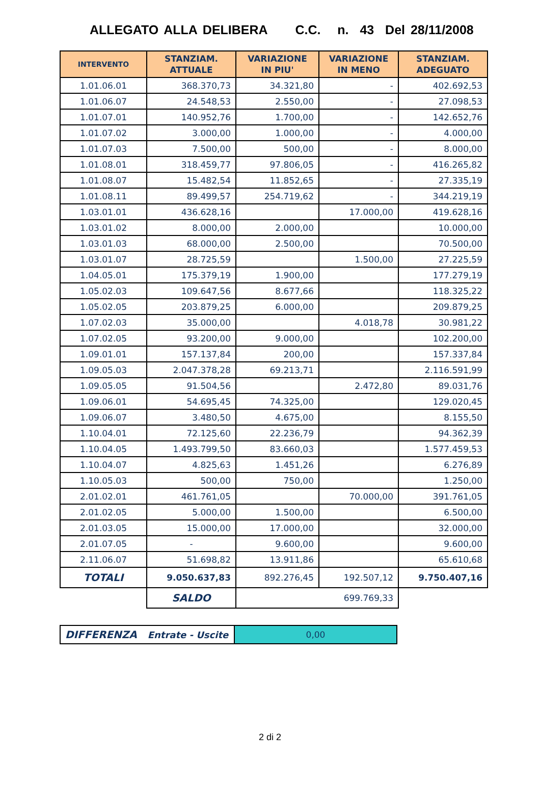ALLEGATO ALLA DELIBERA C.C. n. 43 Del 28/11/2008
| INTERVENTO | STANZIAM. ATTUALE | VARIAZIONE IN PIU' | VARIAZIONE IN MENO | STANZIAM. ADEGUATO |
| --- | --- | --- | --- | --- |
| 1.01.06.01 | 368.370,73 | 34.321,80 | - | 402.692,53 |
| 1.01.06.07 | 24.548,53 | 2.550,00 | - | 27.098,53 |
| 1.01.07.01 | 140.952,76 | 1.700,00 | - | 142.652,76 |
| 1.01.07.02 | 3.000,00 | 1.000,00 | - | 4.000,00 |
| 1.01.07.03 | 7.500,00 | 500,00 | - | 8.000,00 |
| 1.01.08.01 | 318.459,77 | 97.806,05 | - | 416.265,82 |
| 1.01.08.07 | 15.482,54 | 11.852,65 | - | 27.335,19 |
| 1.01.08.11 | 89.499,57 | 254.719,62 | - | 344.219,19 |
| 1.03.01.01 | 436.628,16 | | 17.000,00 | 419.628,16 |
| 1.03.01.02 | 8.000,00 | 2.000,00 | | 10.000,00 |
| 1.03.01.03 | 68.000,00 | 2.500,00 | | 70.500,00 |
| 1.03.01.07 | 28.725,59 | | 1.500,00 | 27.225,59 |
| 1.04.05.01 | 175.379,19 | 1.900,00 | | 177.279,19 |
| 1.05.02.03 | 109.647,56 | 8.677,66 | | 118.325,22 |
| 1.05.02.05 | 203.879,25 | 6.000,00 | | 209.879,25 |
| 1.07.02.03 | 35.000,00 | | 4.018,78 | 30.981,22 |
| 1.07.02.05 | 93.200,00 | 9.000,00 | | 102.200,00 |
| 1.09.01.01 | 157.137,84 | 200,00 | | 157.337,84 |
| 1.09.05.03 | 2.047.378,28 | 69.213,71 | | 2.116.591,99 |
| 1.09.05.05 | 91.504,56 | | 2.472,80 | 89.031,76 |
| 1.09.06.01 | 54.695,45 | 74.325,00 | | 129.020,45 |
| 1.09.06.07 | 3.480,50 | 4.675,00 | | 8.155,50 |
| 1.10.04.01 | 72.125,60 | 22.236,79 | | 94.362,39 |
| 1.10.04.05 | 1.493.799,50 | 83.660,03 | | 1.577.459,53 |
| 1.10.04.07 | 4.825,63 | 1.451,26 | | 6.276,89 |
| 1.10.05.03 | 500,00 | 750,00 | | 1.250,00 |
| 2.01.02.01 | 461.761,05 | | 70.000,00 | 391.761,05 |
| 2.01.02.05 | 5.000,00 | 1.500,00 | | 6.500,00 |
| 2.01.03.05 | 15.000,00 | 17.000,00 | | 32.000,00 |
| 2.01.07.05 | - | 9.600,00 | | 9.600,00 |
| 2.11.06.07 | 51.698,82 | 13.911,86 | | 65.610,68 |
| TOTALI | 9.050.637,83 | 892.276,45 | 192.507,12 | 9.750.407,16 |
| | SALDO | 699.769,33 | | |
| DIFFERENZA Entrate - Uscite | 0,00 |
2 di 2